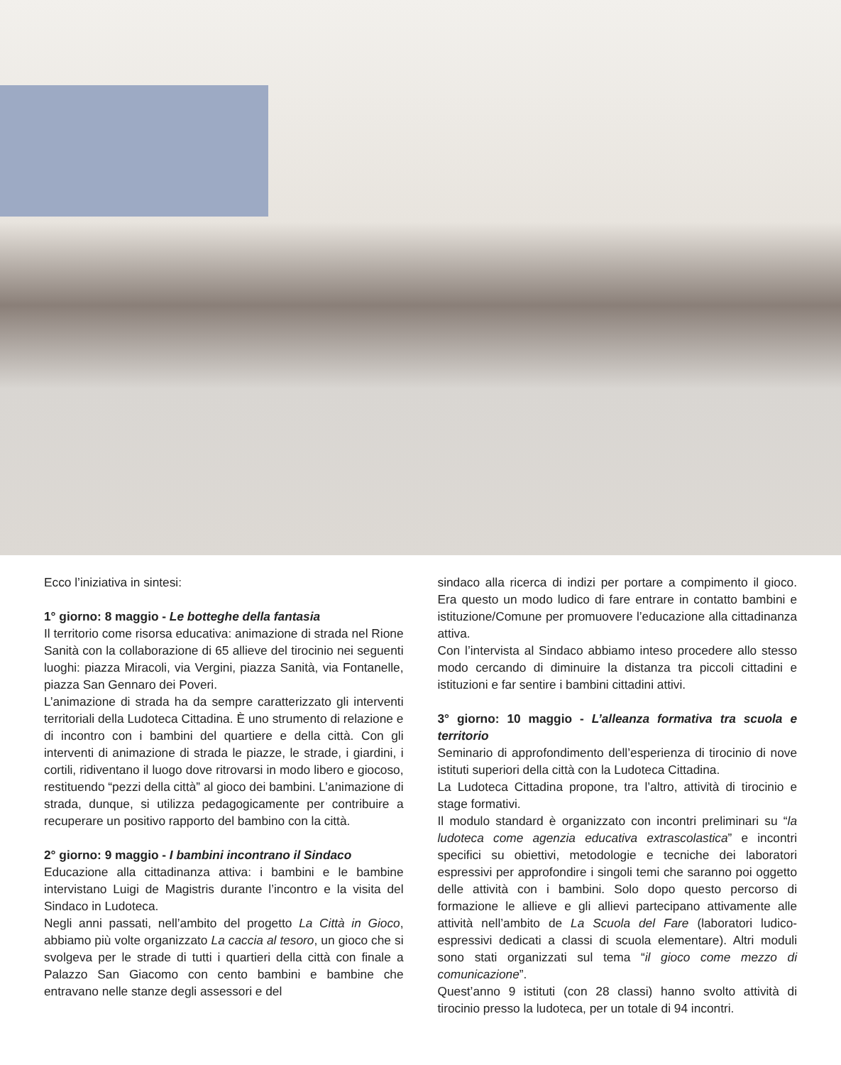Ecco l’iniziativa in sintesi:
1° giorno: 8 maggio - Le botteghe della fantasia
Il territorio come risorsa educativa: animazione di strada nel Rione Sanità con la collaborazione di 65 allieve del tirocinio nei seguenti luoghi: piazza Miracoli, via Vergini, piazza Sanità, via Fontanelle, piazza San Gennaro dei Poveri.
L’animazione di strada ha da sempre caratterizzato gli interventi territoriali della Ludoteca Cittadina. È uno strumento di relazione e di incontro con i bambini del quartiere e della città. Con gli interventi di animazione di strada le piazze, le strade, i giardini, i cortili, ridiventano il luogo dove ritrovarsi in modo libero e giocoso, restituendo “pezzi della città” al gioco dei bambini. L’animazione di strada, dunque, si utilizza pedagogicamente per contribuire a recuperare un positivo rapporto del bambino con la città.
2° giorno: 9 maggio - I bambini incontrano il Sindaco
Educazione alla cittadinanza attiva: i bambini e le bambine intervistano Luigi de Magistris durante l’incontro e la visita del Sindaco in Ludoteca.
Negli anni passati, nell’ambito del progetto La Città in Gioco, abbiamo più volte organizzato La caccia al tesoro, un gioco che si svolgeva per le strade di tutti i quartieri della città con finale a Palazzo San Giacomo con cento bambini e bambine che entravano nelle stanze degli assessori e del
sindaco alla ricerca di indizi per portare a compimento il gioco. Era questo un modo ludico di fare entrare in contatto bambini e istituzione/Comune per promuovere l’educazione alla cittadinanza attiva.
Con l’intervista al Sindaco abbiamo inteso procedere allo stesso modo cercando di diminuire la distanza tra piccoli cittadini e istituzioni e far sentire i bambini cittadini attivi.
3° giorno: 10 maggio - L’alleanza formativa tra scuola e territorio
Seminario di approfondimento dell’esperienza di tirocinio di nove istituti superiori della città con la Ludoteca Cittadina.
La Ludoteca Cittadina propone, tra l’altro, attività di tirocinio e stage formativi.
Il modulo standard è organizzato con incontri preliminari su “la ludoteca come agenzia educativa extrascolastica” e incontri specifici su obiettivi, metodologie e tecniche dei laboratori espressivi per approfondire i singoli temi che saranno poi oggetto delle attività con i bambini. Solo dopo questo percorso di formazione le allieve e gli allievi partecipano attivamente alle attività nell’ambito de La Scuola del Fare (laboratori ludico-espressivi dedicati a classi di scuola elementare). Altri moduli sono stati organizzati sul tema “il gioco come mezzo di comunicazione”.
Quest’anno 9 istituti (con 28 classi) hanno svolto attività di tirocinio presso la ludoteca, per un totale di 94 incontri.